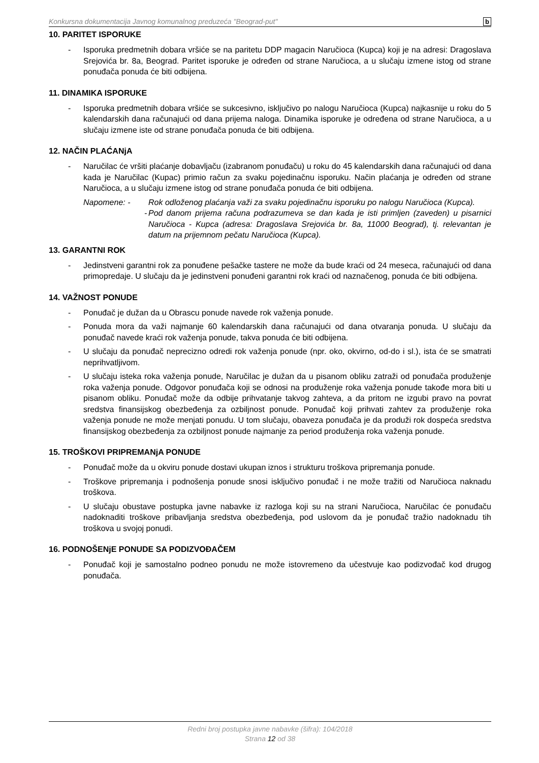Konkursna dokumentacija Javnog komunalnog preduzeća "Beograd-put" b
10. PARITET ISPORUKE
- Isporuka predmetnih dobara vršiće se na paritetu DDP magacin Naručioca (Kupca) koji je na adresi: Dragoslava Srejovića br. 8a, Beograd. Paritet isporuke je određen od strane Naručioca, a u slučaju izmene istog od strane ponuđača ponuda će biti odbijena.
11. DINAMIKA ISPORUKE
- Isporuka predmetnih dobara vršiće se sukcesivno, isključivo po nalogu Naručioca (Kupca) najkasnije u roku do 5 kalendarskih dana računajući od dana prijema naloga. Dinamika isporuke je određena od strane Naručioca, a u slučaju izmene iste od strane ponuđača ponuda će biti odbijena.
12. NAČIN PLAĆANjA
- Naručilac će vršiti plaćanje dobavljaču (izabranom ponuđaču) u roku do 45 kalendarskih dana računajući od dana kada je Naručilac (Kupac) primio račun za svaku pojedinačnu isporuku. Način plaćanja je određen od strane Naručioca, a u slučaju izmene istog od strane ponuđača ponuda će biti odbijena.
Napomene: - Rok odloženog plaćanja važi za svaku pojedinačnu isporuku po nalogu Naručioca (Kupca).
- Pod danom prijema računa podrazumeva se dan kada je isti primljen (zaveden) u pisarnici Naručioca - Kupca (adresa: Dragoslava Srejovića br. 8a, 11000 Beograd), tj. relevantan je datum na prijemnom pečatu Naručioca (Kupca).
13. GARANTNI ROK
- Jedinstveni garantni rok za ponuđene pešačke tastere ne može da bude kraći od 24 meseca, računajući od dana primopredaje. U slučaju da je jedinstveni ponuđeni garantni rok kraći od naznačenog, ponuda će biti odbijena.
14. VAŽNOST PONUDE
- Ponuđač je dužan da u Obrascu ponude navede rok važenja ponude.
- Ponuda mora da važi najmanje 60 kalendarskih dana računajući od dana otvaranja ponuda. U slučaju da ponuđač navede kraći rok važenja ponude, takva ponuda će biti odbijena.
- U slučaju da ponuđač neprecizno odredi rok važenja ponude (npr. oko, okvirno, od-do i sl.), ista će se smatrati neprihvatljivom.
- U slučaju isteka roka važenja ponude, Naručilac je dužan da u pisanom obliku zatraži od ponuđača produženje roka važenja ponude. Odgovor ponuđača koji se odnosi na produženje roka važenja ponude takođe mora biti u pisanom obliku. Ponuđač može da odbije prihvatanje takvog zahteva, a da pritom ne izgubi pravo na povrat sredstva finansijskog obezbeđenja za ozbiljnost ponude. Ponuđač koji prihvati zahtev za produženje roka važenja ponude ne može menjati ponudu. U tom slučaju, obaveza ponuđača je da produži rok dospeća sredstva finansijskog obezbeđenja za ozbiljnost ponude najmanje za period produženja roka važenja ponude.
15. TROŠKOVI PRIPREMANjA PONUDE
- Ponuđač može da u okviru ponude dostavi ukupan iznos i strukturu troškova pripremanja ponude.
- Troškove pripremanja i podnošenja ponude snosi isključivo ponuđač i ne može tražiti od Naručioca naknadu troškova.
- U slučaju obustave postupka javne nabavke iz razloga koji su na strani Naručioca, Naručilac će ponuđaču nadoknaditi troškove pribavljanja sredstva obezbeđenja, pod uslovom da je ponuđač tražio nadoknadu tih troškova u svojoj ponudi.
16. PODNOŠENjE PONUDE SA PODIZVOĐAČEM
- Ponuđač koji je samostalno podneo ponudu ne može istovremeno da učestvuje kao podizvođač kod drugog ponuđača.
Redni broj postupka javne nabavke (šifra): 104/2018
Strana 12 od 38